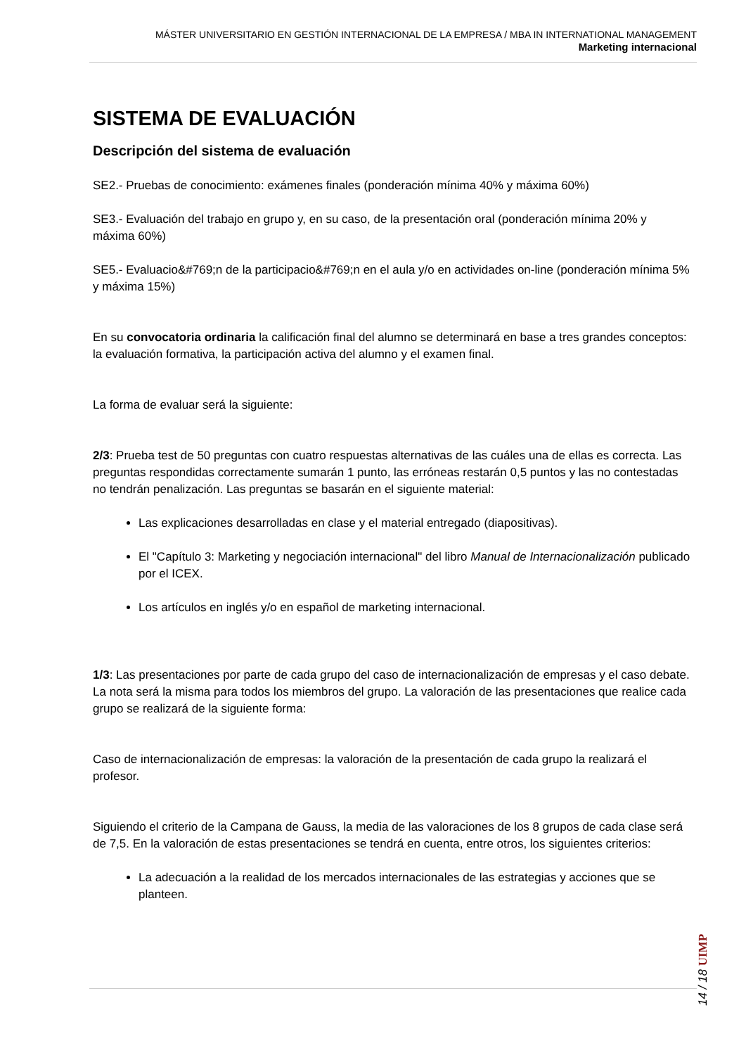MÁSTER UNIVERSITARIO EN GESTIÓN INTERNACIONAL DE LA EMPRESA / MBA IN INTERNATIONAL MANAGEMENT
Marketing internacional
SISTEMA DE EVALUACIÓN
Descripción del sistema de evaluación
SE2.- Pruebas de conocimiento: exámenes finales (ponderación mínima 40% y máxima 60%)
SE3.- Evaluación del trabajo en grupo y, en su caso, de la presentación oral (ponderación mínima 20% y máxima 60%)
SE5.- Evaluacio&#769;n de la participacio&#769;n en el aula y/o en actividades on-line (ponderación mínima 5% y máxima 15%)
En su convocatoria ordinaria la calificación final del alumno se determinará en base a tres grandes conceptos: la evaluación formativa, la participación activa del alumno y el examen final.
La forma de evaluar será la siguiente:
2/3: Prueba test de 50 preguntas con cuatro respuestas alternativas de las cuáles una de ellas es correcta. Las preguntas respondidas correctamente sumarán 1 punto, las erróneas restarán 0,5 puntos y las no contestadas no tendrán penalización. Las preguntas se basarán en el siguiente material:
Las explicaciones desarrolladas en clase y el material entregado (diapositivas).
El "Capítulo 3: Marketing y negociación internacional" del libro Manual de Internacionalización publicado por el ICEX.
Los artículos en inglés y/o en español de marketing internacional.
1/3: Las presentaciones por parte de cada grupo del caso de internacionalización de empresas y el caso debate. La nota será la misma para todos los miembros del grupo. La valoración de las presentaciones que realice cada grupo se realizará de la siguiente forma:
Caso de internacionalización de empresas: la valoración de la presentación de cada grupo la realizará el profesor.
Siguiendo el criterio de la Campana de Gauss, la media de las valoraciones de los 8 grupos de cada clase será de 7,5. En la valoración de estas presentaciones se tendrá en cuenta, entre otros, los siguientes criterios:
La adecuación a la realidad de los mercados internacionales de las estrategias y acciones que se planteen.
14 / 18 UIMP